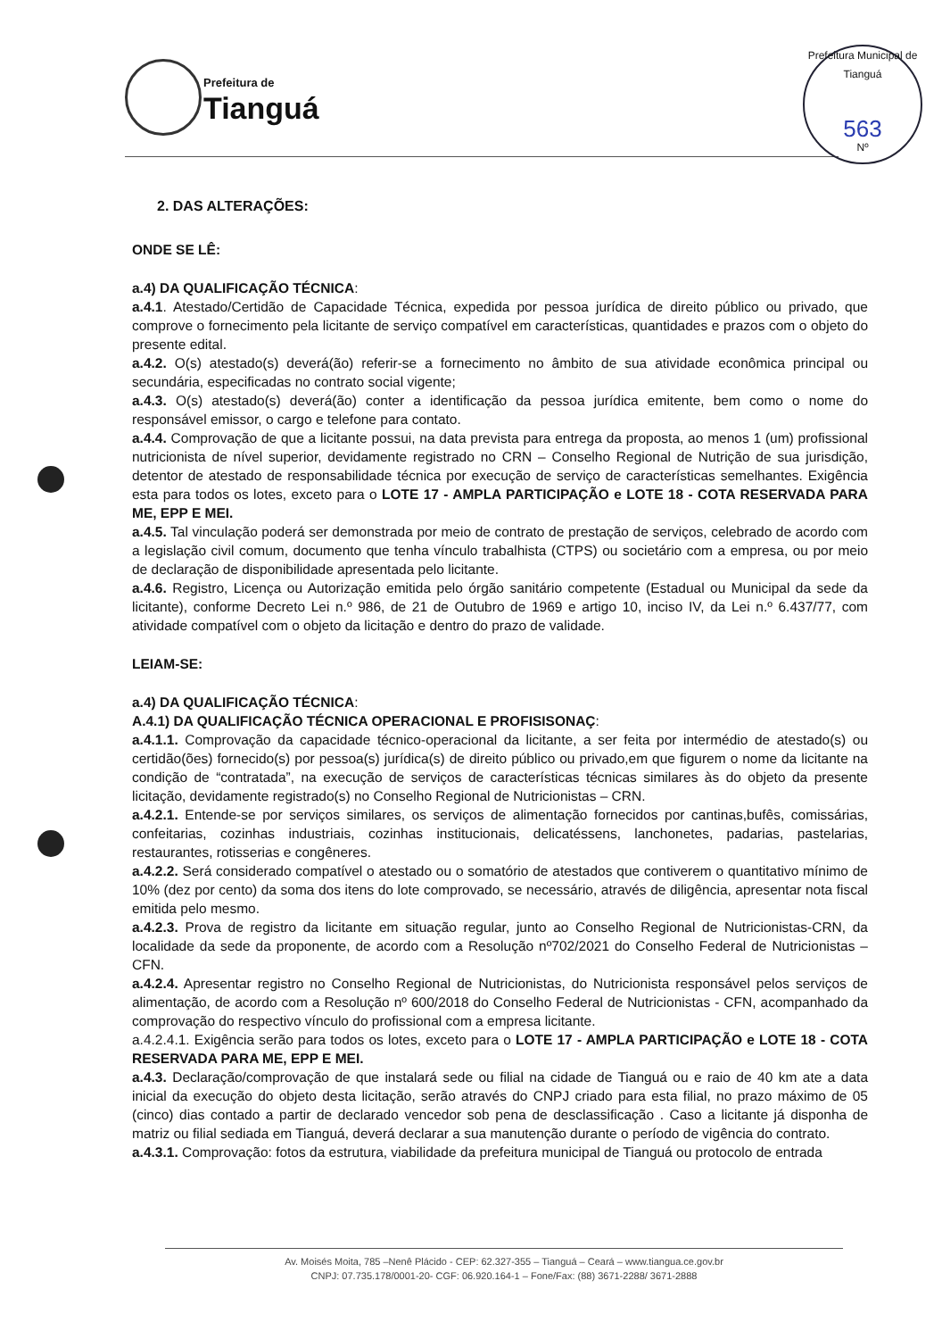Prefeitura de
Tianguá
Prefeitura Municipal de Tianguá
563
Nº
2. DAS ALTERAÇÕES:
ONDE SE LÊ:
a.4) DA QUALIFICAÇÃO TÉCNICA:
a.4.1. Atestado/Certidão de Capacidade Técnica, expedida por pessoa jurídica de direito público ou privado, que comprove o fornecimento pela licitante de serviço compatível em características, quantidades e prazos com o objeto do presente edital.
a.4.2. O(s) atestado(s) deverá(ão) referir-se a fornecimento no âmbito de sua atividade econômica principal ou secundária, especificadas no contrato social vigente;
a.4.3. O(s) atestado(s) deverá(ão) conter a identificação da pessoa jurídica emitente, bem como o nome do responsável emissor, o cargo e telefone para contato.
a.4.4. Comprovação de que a licitante possui, na data prevista para entrega da proposta, ao menos 1 (um) profissional nutricionista de nível superior, devidamente registrado no CRN – Conselho Regional de Nutrição de sua jurisdição, detentor de atestado de responsabilidade técnica por execução de serviço de características semelhantes. Exigência esta para todos os lotes, exceto para o LOTE 17 - AMPLA PARTICIPAÇÃO e LOTE 18 - COTA RESERVADA PARA ME, EPP E MEI.
a.4.5. Tal vinculação poderá ser demonstrada por meio de contrato de prestação de serviços, celebrado de acordo com a legislação civil comum, documento que tenha vínculo trabalhista (CTPS) ou societário com a empresa, ou por meio de declaração de disponibilidade apresentada pelo licitante.
a.4.6. Registro, Licença ou Autorização emitida pelo órgão sanitário competente (Estadual ou Municipal da sede da licitante), conforme Decreto Lei n.º 986, de 21 de Outubro de 1969 e artigo 10, inciso IV, da Lei n.º 6.437/77, com atividade compatível com o objeto da licitação e dentro do prazo de validade.
LEIAM-SE:
a.4) DA QUALIFICAÇÃO TÉCNICA:
A.4.1) DA QUALIFICAÇÃO TÉCNICA OPERACIONAL E PROFISISONAÇ:
a.4.1.1. Comprovação da capacidade técnico-operacional da licitante, a ser feita por intermédio de atestado(s) ou certidão(ões) fornecido(s) por pessoa(s) jurídica(s) de direito público ou privado,em que figurem o nome da licitante na condição de “contratada”, na execução de serviços de características técnicas similares às do objeto da presente licitação, devidamente registrado(s) no Conselho Regional de Nutricionistas – CRN.
a.4.2.1. Entende-se por serviços similares, os serviços de alimentação fornecidos por cantinas,bufês, comissárias, confeitarias, cozinhas industriais, cozinhas institucionais, delicatéssens, lanchonetes, padarias, pastelarias, restaurantes, rotisserias e congêneres.
a.4.2.2. Será considerado compatível o atestado ou o somatório de atestados que contiverem o quantitativo mínimo de 10% (dez por cento) da soma dos itens do lote comprovado, se necessário, através de diligência, apresentar nota fiscal emitida pelo mesmo.
a.4.2.3. Prova de registro da licitante em situação regular, junto ao Conselho Regional de Nutricionistas-CRN, da localidade da sede da proponente, de acordo com a Resolução nº702/2021 do Conselho Federal de Nutricionistas – CFN.
a.4.2.4. Apresentar registro no Conselho Regional de Nutricionistas, do Nutricionista responsável pelos serviços de alimentação, de acordo com a Resolução nº 600/2018 do Conselho Federal de Nutricionistas - CFN, acompanhado da comprovação do respectivo vínculo do profissional com a empresa licitante.
a.4.2.4.1. Exigência serão para todos os lotes, exceto para o LOTE 17 - AMPLA PARTICIPAÇÃO e LOTE 18 - COTA RESERVADA PARA ME, EPP E MEI.
a.4.3. Declaração/comprovação de que instalará sede ou filial na cidade de Tianguá ou e raio de 40 km ate a data inicial da execução do objeto desta licitação, serão através do CNPJ criado para esta filial, no prazo máximo de 05 (cinco) dias contado a partir de declarado vencedor sob pena de desclassificação . Caso a licitante já disponha de matriz ou filial sediada em Tianguá, deverá declarar a sua manutenção durante o período de vigência do contrato.
a.4.3.1. Comprovação: fotos da estrutura, viabilidade da prefeitura municipal de Tianguá ou protocolo de entrada
Av. Moisés Moita, 785 –Nenê Plácido - CEP: 62.327-355 – Tianguá – Ceará – www.tiangua.ce.gov.br
CNPJ: 07.735.178/0001-20- CGF: 06.920.164-1 – Fone/Fax: (88) 3671-2288/ 3671-2888